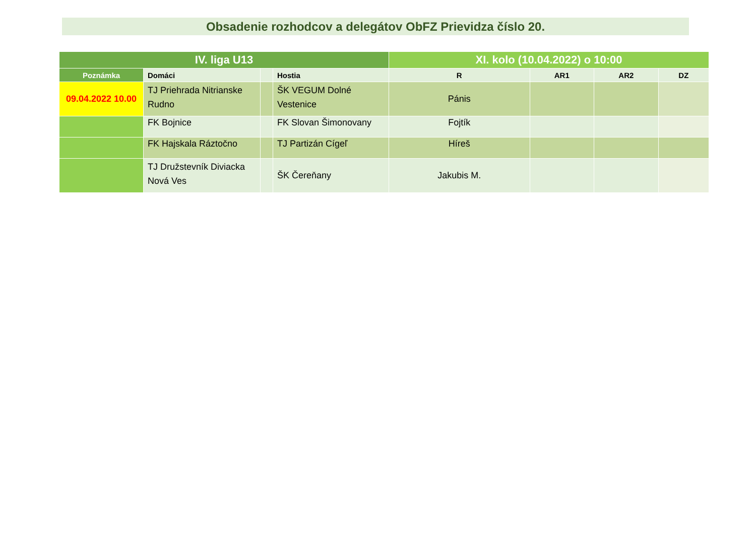Obsadenie rozhodcov a delegátov ObFZ Prievidza číslo 20.
| IV. liga U13 | | | | XI. kolo (10.04.2022) o 10:00 | | | |
| --- | --- | --- | --- | --- | --- | --- | --- |
| Poznámka | Domáci | | Hostia | R | AR1 | AR2 | DZ |
| 09.04.2022 10.00 | TJ Priehrada Nitrianske Rudno | | ŠK VEGUM Dolné Vestenice | Pánis | | | |
| | FK Bojnice | | FK Slovan Šimonovany | Fojtík | | | |
| | FK Hajskala Ráztočno | | TJ Partizán Cígeľ | Híreš | | | |
| | TJ Družstevník Diviacka Nová Ves | | ŠK Čereňany | Jakubis M. | | | |